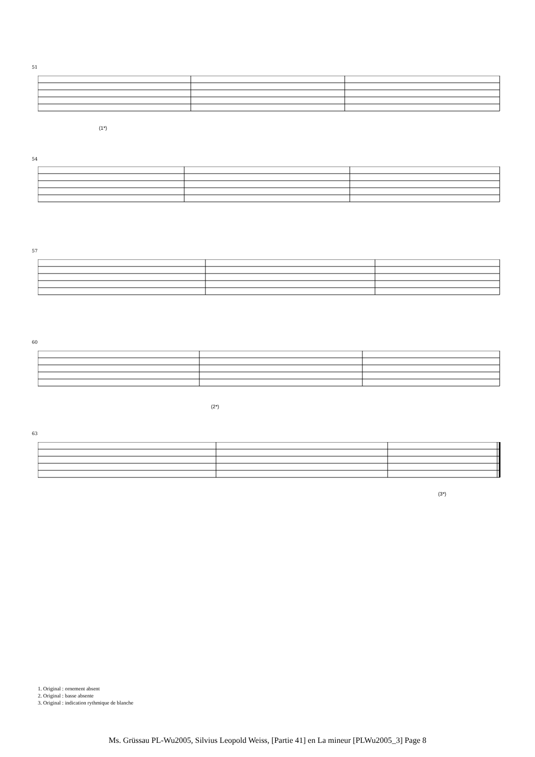51
(1*)
54
57
60
(2*)
63
(3*)
1. Original : ornement absent
2. Original : basse absente
3. Original : indication rythmique de blanche
Ms. Grüssau PL-Wu2005, Silvius Leopold Weiss, [Partie 41] en La mineur [PLWu2005_3] Page 8